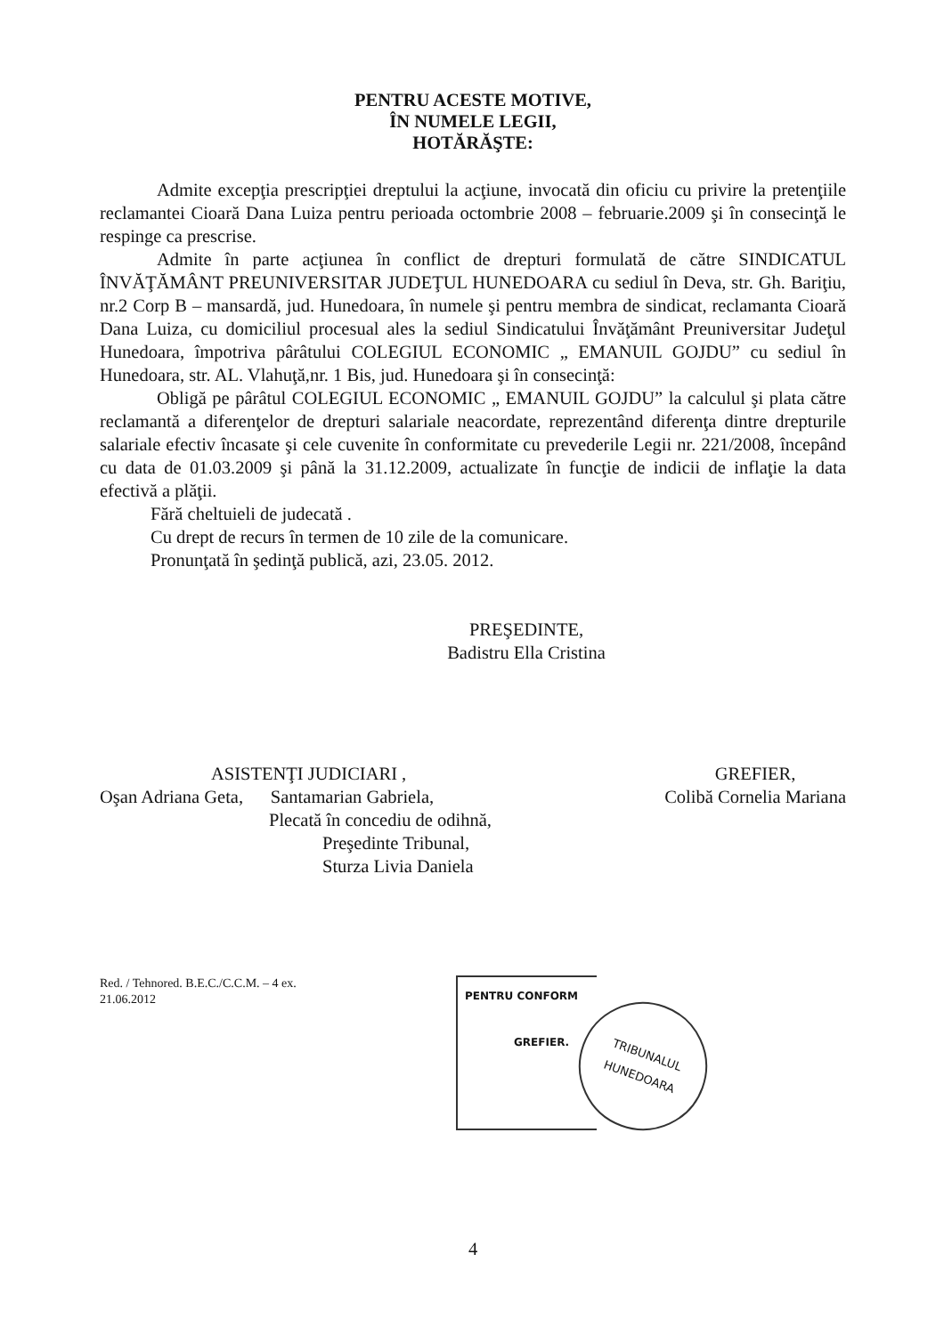PENTRU ACESTE MOTIVE,
ÎN NUMELE LEGII,
HOTĂRĂŞTE:
Admite excepţia prescripţiei dreptului la acţiune, invocată din oficiu cu privire la pretenţiile reclamantei Cioară Dana Luiza pentru perioada octombrie 2008 – februarie.2009 şi în consecinţă le respinge ca prescrise.
Admite în parte acţiunea în conflict de drepturi formulată de către SINDICATUL ÎNVĂŢĂMÂNT PREUNIVERSITAR JUDEŢUL HUNEDOARA cu sediul în Deva, str. Gh. Bariţiu, nr.2 Corp B – mansardă, jud. Hunedoara, în numele şi pentru membra de sindicat, reclamanta Cioară Dana Luiza, cu domiciliul procesual ales la sediul Sindicatului Învăţământ Preuniversitar Judeţul Hunedoara, împotriva pârâtului COLEGIUL ECONOMIC „ EMANUIL GOJDU” cu sediul în Hunedoara, str. AL. Vlahuţă,nr. 1 Bis, jud. Hunedoara şi în consecinţă:
Obligă pe pârâtul COLEGIUL ECONOMIC „ EMANUIL GOJDU” la calculul şi plata către reclamantă a diferenţelor de drepturi salariale neacordate, reprezentând diferenţa dintre drepturile salariale efectiv încasate şi cele cuvenite în conformitate cu prevederile Legii nr. 221/2008, începând cu data de 01.03.2009 şi până la 31.12.2009, actualizate în funcţie de indicii de inflaţie la data efectivă a plăţii.
Fără cheltuieli de judecată .
Cu drept de recurs în termen de 10 zile de la comunicare.
Pronunţată în şedinţă publică, azi, 23.05. 2012.
PREŞEDINTE,
Badistru Ella Cristina
ASISTENŢI JUDICIARI ,
Oşan Adriana Geta, Santamarian Gabriela,
Plecată în concediu de odihnă,
Preşedinte Tribunal,
Sturza Livia Daniela
GREFIER,
Colibă Cornelia Mariana
Red. / Tehnored. B.E.C./C.C.M. – 4 ex.
21.06.2012
PENTRU CONFORM
GREFIER.
TRIBUNALUL
HUNEDOARA
4